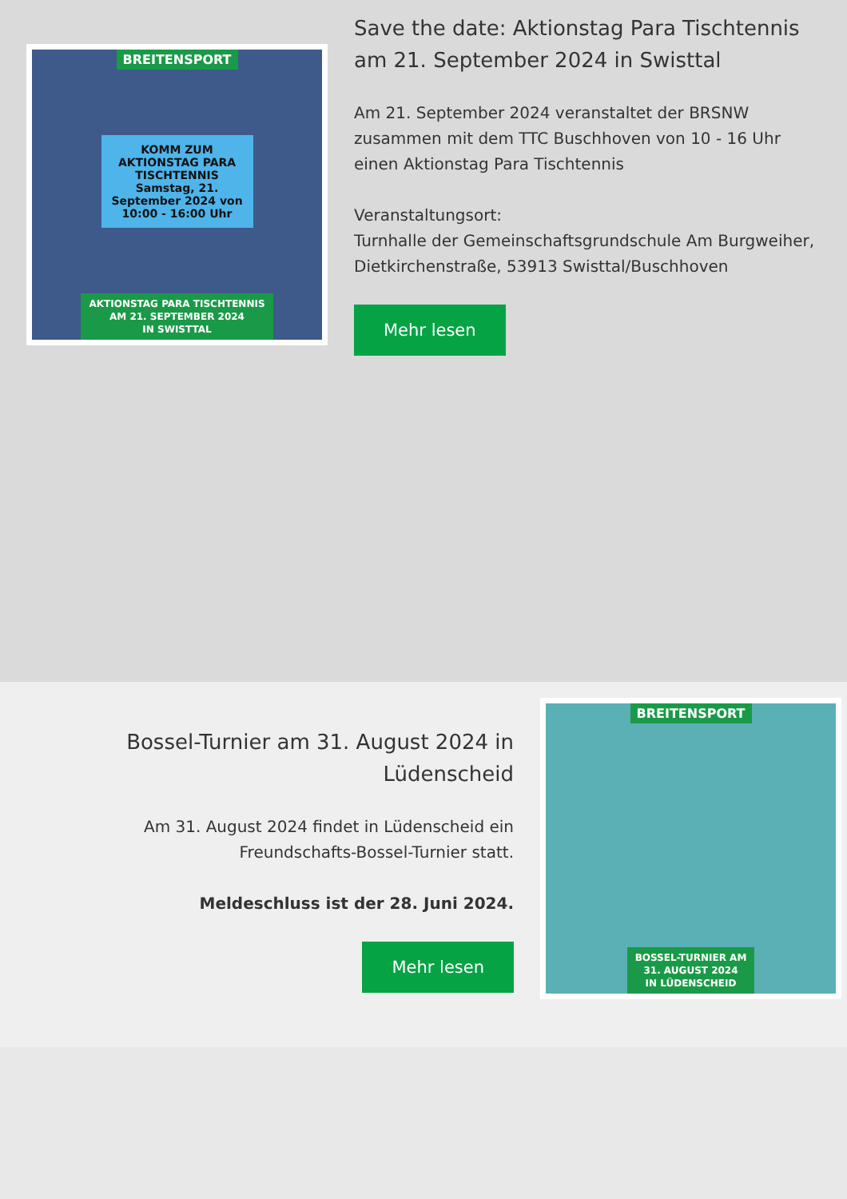BREITENSPORT
KOMM ZUM AKTIONSTAG PARA TISCHTENNIS
Samstag, 21. September 2024 von 10:00 - 16:00 Uhr
AKTIONSTAG PARA TISCHTENNIS
AM 21. SEPTEMBER 2024
IN SWISTTAL
Save the date: Aktionstag Para Tischtennis am 21. September 2024 in Swisttal
Am 21. September 2024 veranstaltet der BRSNW zusammen mit dem TTC Buschhoven von 10 - 16 Uhr einen Aktionstag Para Tischtennis
Veranstaltungsort:
Turnhalle der Gemeinschaftsgrundschule Am Burgweiher, Dietkirchenstraße, 53913 Swisttal/Buschhoven
Mehr lesen
Bossel-Turnier am 31. August 2024 in Lüdenscheid
Am 31. August 2024 findet in Lüdenscheid ein Freundschafts-Bossel-Turnier statt.
Meldeschluss ist der 28. Juni 2024.
Mehr lesen
BREITENSPORT
BOSSEL-TURNIER AM
31. AUGUST 2024
IN LÜDENSCHEID